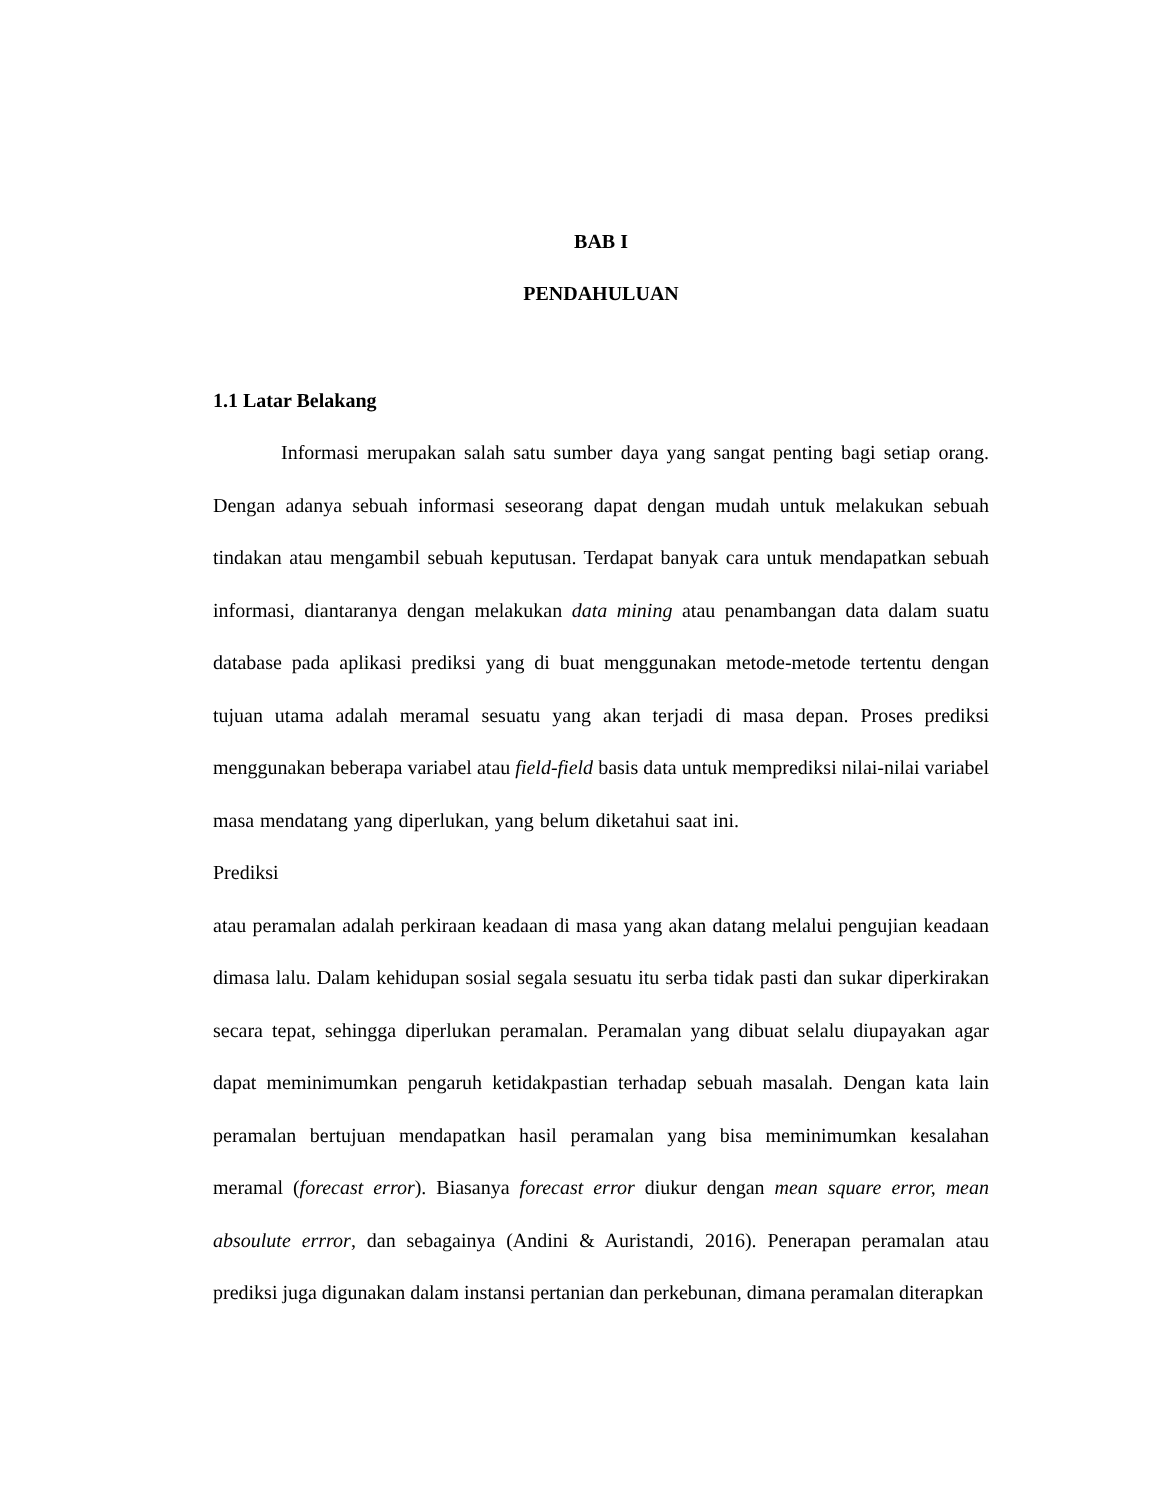BAB I
PENDAHULUAN
1.1 Latar Belakang
Informasi merupakan salah satu sumber daya yang sangat penting bagi setiap orang. Dengan adanya sebuah informasi seseorang dapat dengan mudah untuk melakukan sebuah tindakan atau mengambil sebuah keputusan. Terdapat banyak cara untuk mendapatkan sebuah informasi, diantaranya dengan melakukan data mining atau penambangan data dalam suatu database pada aplikasi prediksi yang di buat menggunakan metode-metode tertentu dengan tujuan utama adalah meramal sesuatu yang akan terjadi di masa depan. Proses prediksi menggunakan beberapa variabel atau field-field basis data untuk memprediksi nilai-nilai variabel masa mendatang yang diperlukan, yang belum diketahui saat ini. Prediksi
atau peramalan adalah perkiraan keadaan di masa yang akan datang melalui pengujian keadaan dimasa lalu. Dalam kehidupan sosial segala sesuatu itu serba tidak pasti dan sukar diperkirakan secara tepat, sehingga diperlukan peramalan. Peramalan yang dibuat selalu diupayakan agar dapat meminimumkan pengaruh ketidakpastian terhadap sebuah masalah. Dengan kata lain peramalan bertujuan mendapatkan hasil peramalan yang bisa meminimumkan kesalahan meramal (forecast error). Biasanya forecast error diukur dengan mean square error, mean absoulute errror, dan sebagainya (Andini & Auristandi, 2016). Penerapan peramalan atau prediksi juga digunakan dalam instansi pertanian dan perkebunan, dimana peramalan diterapkan